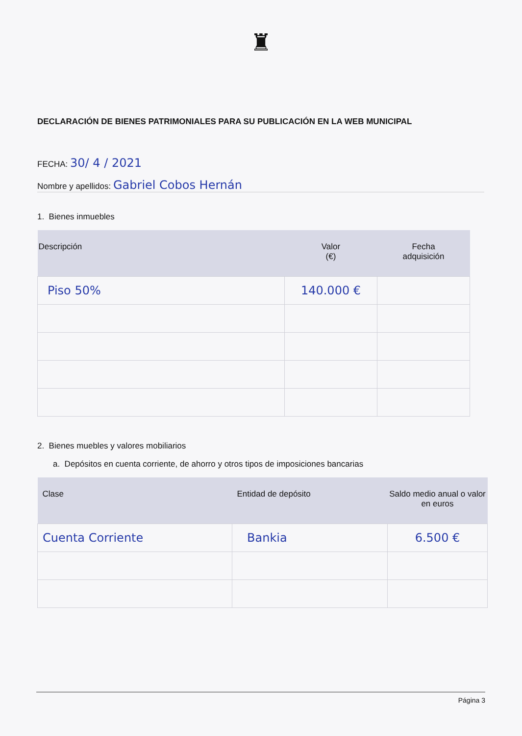♜
DECLARACIÓN DE BIENES PATRIMONIALES PARA SU PUBLICACIÓN EN LA WEB MUNICIPAL
FECHA: 30/ 4 / 2021
Nombre y apellidos: Gabriel Cobos Hernán
1. Bienes inmuebles
| Descripción | Valor (€) | Fecha adquisición |
| --- | --- | --- |
| Piso 50% | 140.000 € | |
2. Bienes muebles y valores mobiliarios
a. Depósitos en cuenta corriente, de ahorro y otros tipos de imposiciones bancarias
| Clase | Entidad de depósito | Saldo medio anual o valor en euros |
| --- | --- | --- |
| Cuenta Corriente | Bankia | 6.500 € |
Página 3